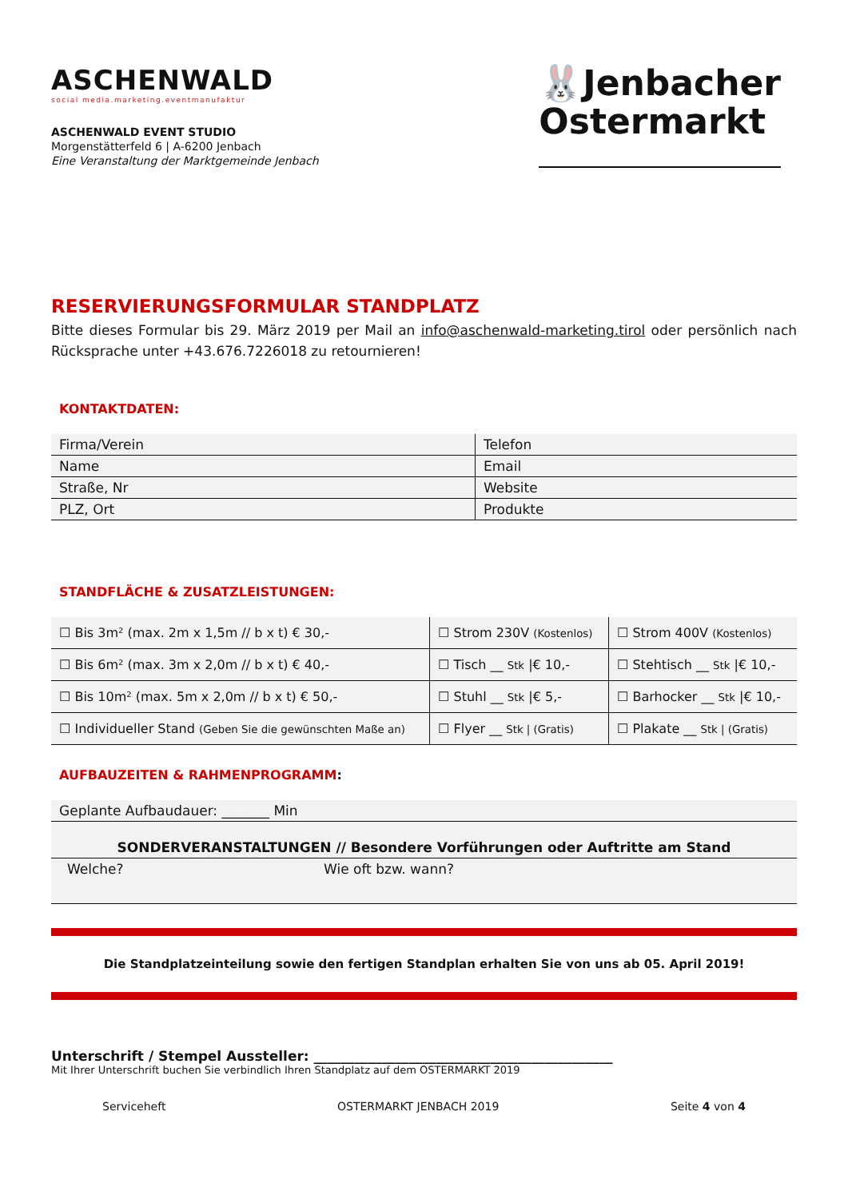ASCHENWALD
social media.marketing.eventmanufaktur
ASCHENWALD EVENT STUDIO
Morgenstätterfeld 6 | A-6200 Jenbach
Eine Veranstaltung der Marktgemeinde Jenbach
🐰Jenbacher
Ostermarkt
RESERVIERUNGSFORMULAR STANDPLATZ
Bitte dieses Formular bis 29. März 2019 per Mail an info@aschenwald-marketing.tirol oder persönlich nach Rücksprache unter +43.676.7226018 zu retournieren!
KONTAKTDATEN:
| Firma/Verein | Telefon |
| Name | Email |
| Straße, Nr | Website |
| PLZ, Ort | Produkte |
STANDFLÄCHE & ZUSATZLEISTUNGEN:
| ☐ Bis 3m² (max. 2m x 1,5m // b x t) € 30,- | ☐ Strom 230V (Kostenlos) | ☐ Strom 400V (Kostenlos) |
| ☐ Bis 6m² (max. 3m x 2,0m // b x t) € 40,- | ☐ Tisch __ Stk /€ 10,- | ☐ Stehtisch __ Stk /€ 10,- |
| ☐ Bis 10m² (max. 5m x 2,0m // b x t) € 50,- | ☐ Stuhl __ Stk /€ 5,- | ☐ Barhocker __ Stk /€ 10,- |
| ☐ Individueller Stand (Geben Sie die gewünschten Maße an) | ☐ Flyer __ Stk / (Gratis) | ☐ Plakate __ Stk / (Gratis) |
AUFBAUZEITEN & RAHMENPROGRAMM:
| Geplante Aufbaudauer: _______ Min | |
| SONDERVERANSTALTUNGEN // Besondere Vorführungen oder Auftritte am Stand | |
| Welche? | Wie oft bzw. wann? |
Die Standplatzeinteilung sowie den fertigen Standplan erhalten Sie von uns ab 05. April 2019!
Unterschrift / Stempel Aussteller: ____________________________________________
Mit Ihrer Unterschrift buchen Sie verbindlich Ihren Standplatz auf dem OSTERMARKT 2019
Serviceheft OSTERMARKT JENBACH 2019 Seite 4 von 4